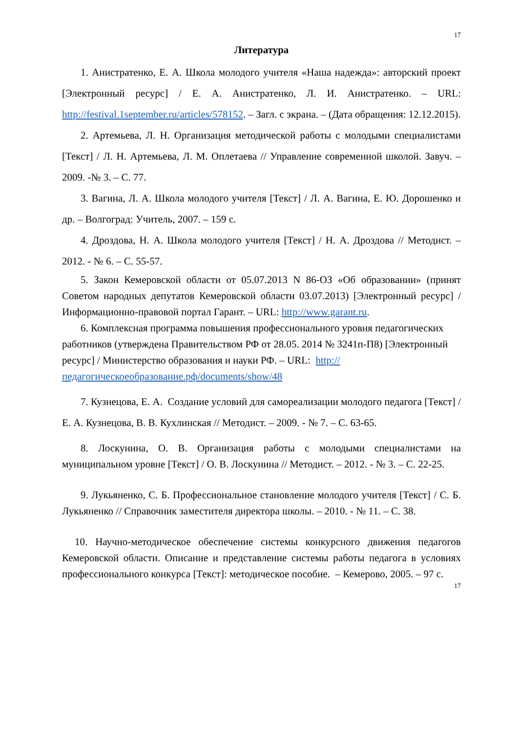17
Литература
1. Анистратенко, Е. А. Школа молодого учителя «Наша надежда»: авторский проект [Электронный ресурс] / Е. А. Анистратенко, Л. И. Анистратенко. – URL: http://festival.1september.ru/articles/578152. – Загл. с экрана. – (Дата обращения: 12.12.2015).
2. Артемьева, Л. Н. Организация методической работы с молодыми специалистами [Текст] / Л. Н. Артемьева, Л. М. Оплетаева // Управление современной школой. Завуч. – 2009. -№ 3. – С. 77.
3. Вагина, Л. А. Школа молодого учителя [Текст] / Л. А. Вагина, Е. Ю. Дорошенко и др. – Волгоград: Учитель, 2007. – 159 с.
4. Дроздова, Н. А. Школа молодого учителя [Текст] / Н. А. Дроздова // Методист. – 2012. - № 6. – С. 55-57.
5. Закон Кемеровской области от 05.07.2013 N 86-ОЗ «Об образовании» (принят Советом народных депутатов Кемеровской области 03.07.2013) [Электронный ресурс] / Информационно-правовой портал Гарант. – URL: http://www.garant.ru.
6. Комплексная программа повышения профессионального уровня педагогических работников (утверждена Правительством РФ от 28.05. 2014 № 3241п-П8) [Электронный ресурс] / Министерство образования и науки РФ. – URL: http://педагогическоеобразование.рф/documents/show/48
7. Кузнецова, Е. А. Создание условий для самореализации молодого педагога [Текст] / Е. А. Кузнецова, В. В. Кухлинская // Методист. – 2009. - № 7. – С. 63-65.
8. Лоскунина, О. В. Организация работы с молодыми специалистами на муниципальном уровне [Текст] / О. В. Лоскунина // Методист. – 2012. - № 3. – С. 22-25.
9. Лукьяненко, С. Б. Профессиональное становление молодого учителя [Текст] / С. Б. Лукьяненко // Справочник заместителя директора школы. – 2010. - № 11. – С. 38.
10. Научно-методическое обеспечение системы конкурсного движения педагогов Кемеровской области. Описание и представление системы работы педагога в условиях профессионального конкурса [Текст]: методическое пособие. – Кемерово, 2005. – 97 с.
17